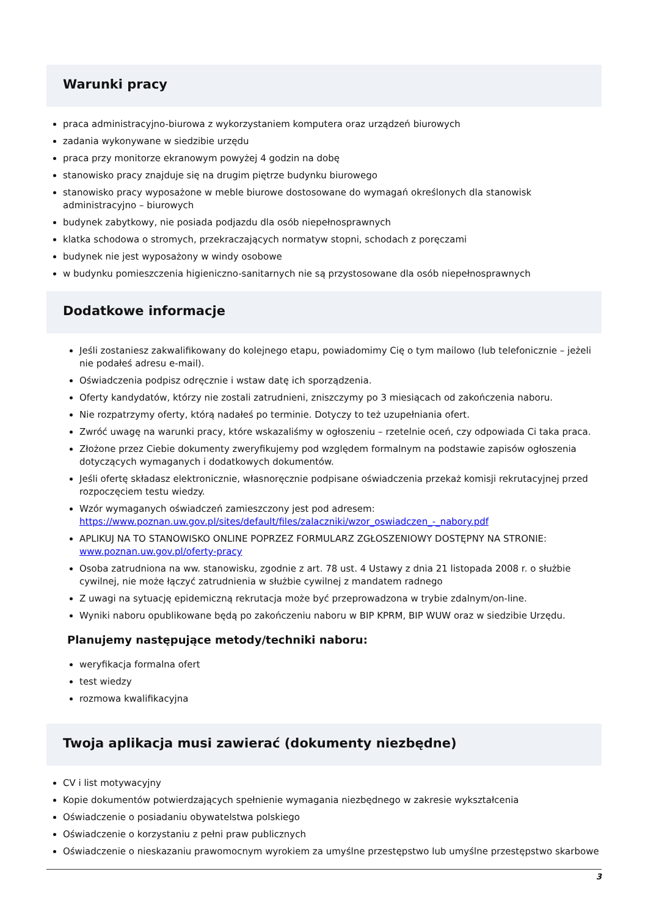Warunki pracy
praca administracyjno-biurowa z wykorzystaniem komputera oraz urządzeń biurowych
zadania wykonywane w siedzibie urzędu
praca przy monitorze ekranowym powyżej 4 godzin na dobę
stanowisko pracy znajduje się na drugim piętrze budynku biurowego
stanowisko pracy wyposażone w meble biurowe dostosowane do wymagań określonych dla stanowisk administracyjno – biurowych
budynek zabytkowy, nie posiada podjazdu dla osób niepełnosprawnych
klatka schodowa o stromych, przekraczających normatyw stopni, schodach z poręczami
budynek nie jest wyposażony w windy osobowe
w budynku pomieszczenia higieniczno-sanitarnych nie są przystosowane dla osób niepełnosprawnych
Dodatkowe informacje
Jeśli zostaniesz zakwalifikowany do kolejnego etapu, powiadomimy Cię o tym mailowo (lub telefonicznie – jeżeli nie podałeś adresu e-mail).
Oświadczenia podpisz odręcznie i wstaw datę ich sporządzenia.
Oferty kandydatów, którzy nie zostali zatrudnieni, zniszczymy po 3 miesiącach od zakończenia naboru.
Nie rozpatrzymy oferty, którą nadałeś po terminie. Dotyczy to też uzupełniania ofert.
Zwróć uwagę na warunki pracy, które wskazaliśmy w ogłoszeniu – rzetelnie oceń, czy odpowiada Ci taka praca.
Złożone przez Ciebie dokumenty zweryfikujemy pod względem formalnym na podstawie zapisów ogłoszenia dotyczących wymaganych i dodatkowych dokumentów.
Jeśli ofertę składasz elektronicznie, własnoręcznie podpisane oświadczenia przekaż komisji rekrutacyjnej przed rozpoczęciem testu wiedzy.
Wzór wymaganych oświadczeń zamieszczony jest pod adresem: https://www.poznan.uw.gov.pl/sites/default/files/zalaczniki/wzor_oswiadczen_-_nabory.pdf
APLIKUJ NA TO STANOWISKO ONLINE POPRZEZ FORMULARZ ZGŁOSZENIOWY DOSTĘPNY NA STRONIE: www.poznan.uw.gov.pl/oferty-pracy
Osoba zatrudniona na ww. stanowisku, zgodnie z art. 78 ust. 4 Ustawy z dnia 21 listopada 2008 r. o służbie cywilnej, nie może łączyć zatrudnienia w służbie cywilnej z mandatem radnego
Z uwagi na sytuację epidemiczną rekrutacja może być przeprowadzona w trybie zdalnym/on-line.
Wyniki naboru opublikowane będą po zakończeniu naboru w BIP KPRM, BIP WUW oraz w siedzibie Urzędu.
Planujemy następujące metody/techniki naboru:
weryfikacja formalna ofert
test wiedzy
rozmowa kwalifikacyjna
Twoja aplikacja musi zawierać (dokumenty niezbędne)
CV i list motywacyjny
Kopie dokumentów potwierdzających spełnienie wymagania niezbędnego w zakresie wykształcenia
Oświadczenie o posiadaniu obywatelstwa polskiego
Oświadczenie o korzystaniu z pełni praw publicznych
Oświadczenie o nieskazaniu prawomocnym wyrokiem za umyślne przestępstwo lub umyślne przestępstwo skarbowe
3